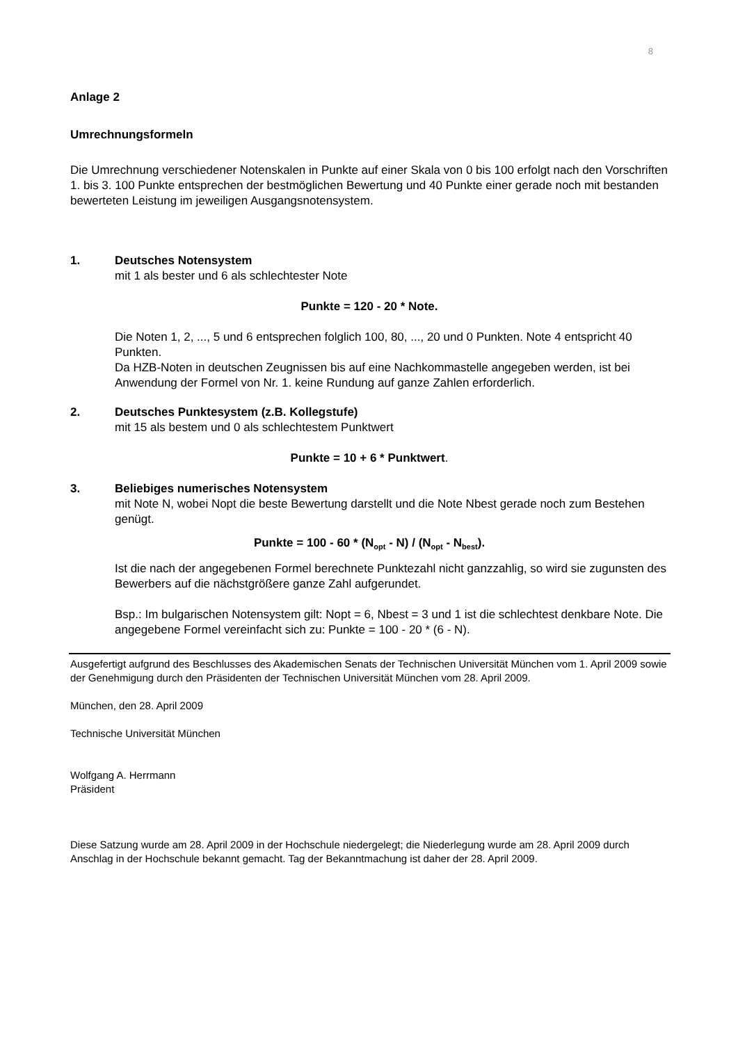8
Anlage 2
Umrechnungsformeln
Die Umrechnung verschiedener Notenskalen in Punkte auf einer Skala von 0 bis 100 erfolgt nach den Vorschriften 1. bis 3. 100 Punkte entsprechen der bestmöglichen Bewertung und 40 Punkte einer gerade noch mit bestanden bewerteten Leistung im jeweiligen Ausgangsnotensystem.
1. Deutsches Notensystem
mit 1 als bester und 6 als schlechtester Note
Punkte = 120 - 20 * Note.
Die Noten 1, 2, ..., 5 und 6 entsprechen folglich 100, 80, ..., 20 und 0 Punkten. Note 4 entspricht 40 Punkten.
Da HZB-Noten in deutschen Zeugnissen bis auf eine Nachkommastelle angegeben werden, ist bei Anwendung der Formel von Nr. 1. keine Rundung auf ganze Zahlen erforderlich.
2. Deutsches Punktesystem (z.B. Kollegstufe)
mit 15 als bestem und 0 als schlechtestem Punktwert
Punkte = 10 + 6 * Punktwert.
3. Beliebiges numerisches Notensystem
mit Note N, wobei Nopt die beste Bewertung darstellt und die Note Nbest gerade noch zum Bestehen genügt.
Punkte = 100 - 60 * (N<sub>opt</sub> - N) / (N<sub>opt</sub> - N<sub>best</sub>).
Ist die nach der angegebenen Formel berechnete Punktezahl nicht ganzzahlig, so wird sie zugunsten des Bewerbers auf die nächstgrößere ganze Zahl aufgerundet.
Bsp.: Im bulgarischen Notensystem gilt: Nopt = 6, Nbest = 3 und 1 ist die schlechtest denkbare Note. Die angegebene Formel vereinfacht sich zu: Punkte = 100 - 20 * (6 - N).
Ausgefertigt aufgrund des Beschlusses des Akademischen Senats der Technischen Universität München vom 1. April 2009 sowie der Genehmigung durch den Präsidenten der Technischen Universität München vom 28. April 2009.
München, den 28. April 2009
Technische Universität München
Wolfgang A. Herrmann
Präsident
Diese Satzung wurde am 28. April 2009 in der Hochschule niedergelegt; die Niederlegung wurde am 28. April 2009 durch Anschlag in der Hochschule bekannt gemacht. Tag der Bekanntmachung ist daher der 28. April 2009.